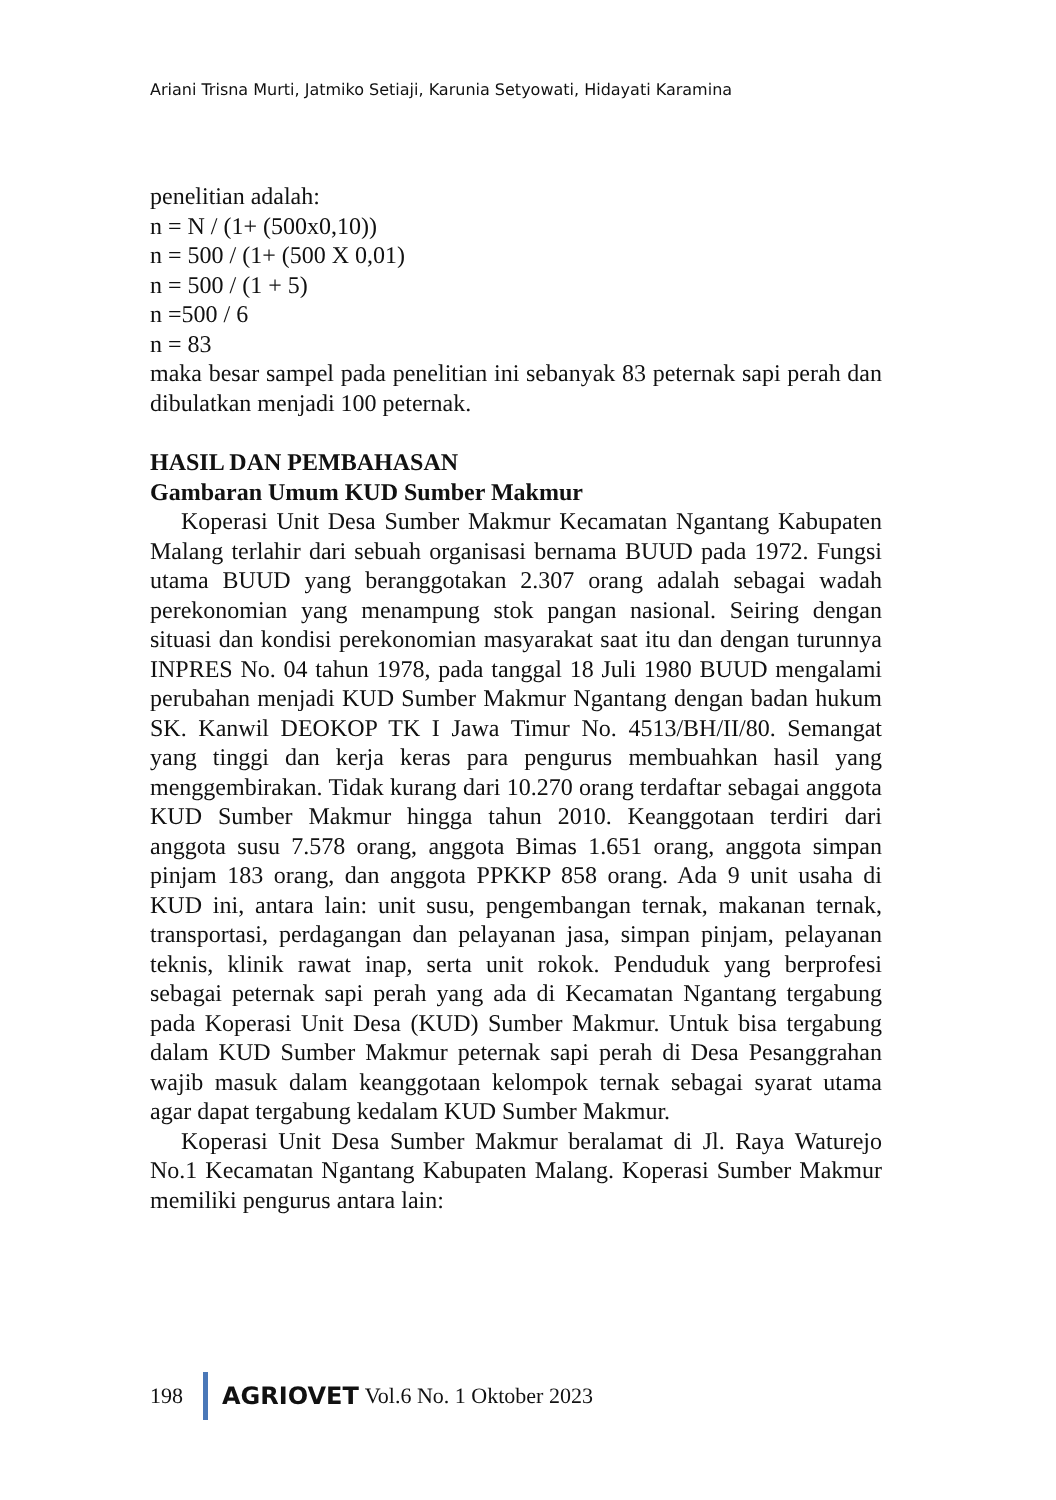Ariani Trisna Murti, Jatmiko Setiaji, Karunia Setyowati, Hidayati Karamina
penelitian adalah:
n = N / (1+ (500x0,10))
n = 500 / (1+ (500 X 0,01)
n = 500 / (1 + 5)
n =500 / 6
n = 83
maka besar sampel pada penelitian ini sebanyak 83 peternak sapi perah dan dibulatkan menjadi 100 peternak.
HASIL DAN PEMBAHASAN
Gambaran Umum KUD Sumber Makmur
Koperasi Unit Desa Sumber Makmur Kecamatan Ngantang Kabupaten Malang terlahir dari sebuah organisasi bernama BUUD pada 1972. Fungsi utama BUUD yang beranggotakan 2.307 orang adalah sebagai wadah perekonomian yang menampung stok pangan nasional. Seiring dengan situasi dan kondisi perekonomian masyarakat saat itu dan dengan turunnya INPRES No. 04 tahun 1978, pada tanggal 18 Juli 1980 BUUD mengalami perubahan menjadi KUD Sumber Makmur Ngantang dengan badan hukum SK. Kanwil DEOKOP TK I Jawa Timur No. 4513/BH/II/80. Semangat yang tinggi dan kerja keras para pengurus membuahkan hasil yang menggembirakan. Tidak kurang dari 10.270 orang terdaftar sebagai anggota KUD Sumber Makmur hingga tahun 2010. Keanggotaan terdiri dari anggota susu 7.578 orang, anggota Bimas 1.651 orang, anggota simpan pinjam 183 orang, dan anggota PPKKP 858 orang. Ada 9 unit usaha di KUD ini, antara lain: unit susu, pengembangan ternak, makanan ternak, transportasi, perdagangan dan pelayanan jasa, simpan pinjam, pelayanan teknis, klinik rawat inap, serta unit rokok. Penduduk yang berprofesi sebagai peternak sapi perah yang ada di Kecamatan Ngantang tergabung pada Koperasi Unit Desa (KUD) Sumber Makmur. Untuk bisa tergabung dalam KUD Sumber Makmur peternak sapi perah di Desa Pesanggrahan wajib masuk dalam keanggotaan kelompok ternak sebagai syarat utama agar dapat tergabung kedalam KUD Sumber Makmur.
Koperasi Unit Desa Sumber Makmur beralamat di Jl. Raya Waturejo No.1 Kecamatan Ngantang Kabupaten Malang. Koperasi Sumber Makmur memiliki pengurus antara lain:
198 AGRIOVET Vol.6 No. 1 Oktober 2023